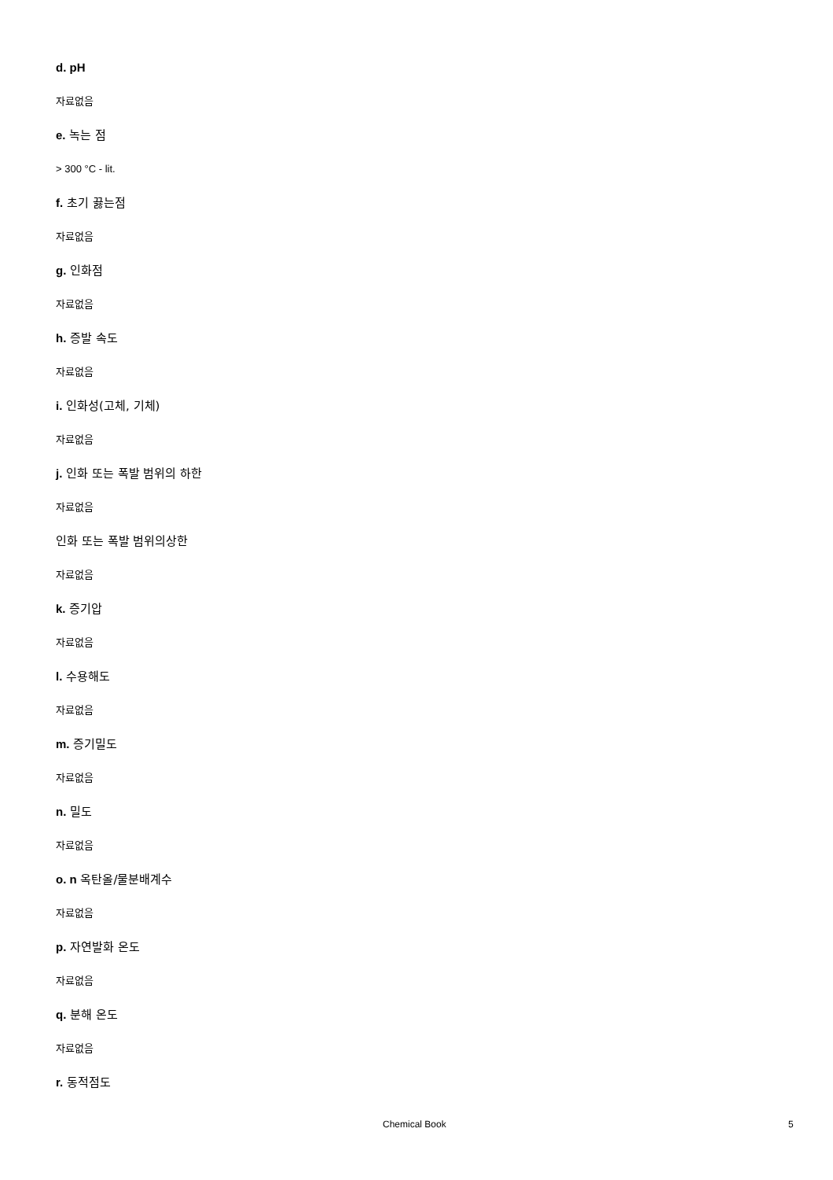d. pH
자료없음
e. 녹는 점
> 300 °C - lit.
f. 초기 끓는점
자료없음
g. 인화점
자료없음
h. 증발 속도
자료없음
i. 인화성(고체, 기체)
자료없음
j. 인화 또는 폭발 범위의 하한
자료없음
인화 또는 폭발 범위의상한
자료없음
k. 증기압
자료없음
l. 수용해도
자료없음
m. 증기밀도
자료없음
n. 밀도
자료없음
o. n 옥탄올/물분배계수
자료없음
p. 자연발화 온도
자료없음
q. 분해 온도
자료없음
r. 동적점도
Chemical Book 5